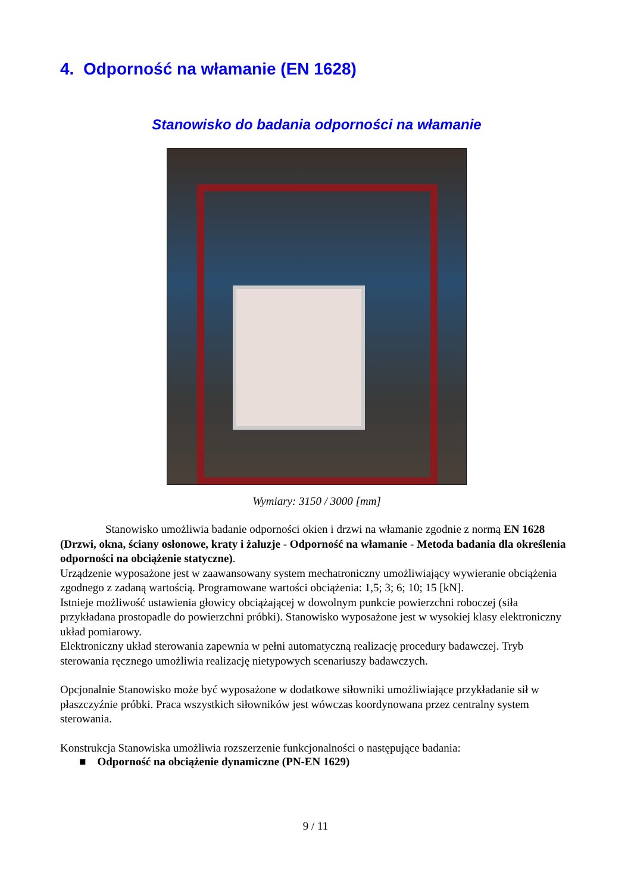4. Odporność na włamanie (EN 1628)
Stanowisko do badania odporności na włamanie
Wymiary: 3150 / 3000 [mm]
Stanowisko umożliwia badanie odporności okien i drzwi na włamanie zgodnie z normą EN 1628 (Drzwi, okna, ściany osłonowe, kraty i żaluzje - Odporność na włamanie - Metoda badania dla określenia odporności na obciążenie statyczne).
Urządzenie wyposażone jest w zaawansowany system mechatroniczny umożliwiający wywieranie obciążenia zgodnego z zadaną wartością. Programowane wartości obciążenia: 1,5; 3; 6; 10; 15 [kN].
Istnieje możliwość ustawienia głowicy obciążającej w dowolnym punkcie powierzchni roboczej (siła przykładana prostopadle do powierzchni próbki). Stanowisko wyposażone jest w wysokiej klasy elektroniczny układ pomiarowy.
Elektroniczny układ sterowania zapewnia w pełni automatyczną realizację procedury badawczej. Tryb sterowania ręcznego umożliwia realizację nietypowych scenariuszy badawczych.
Opcjonalnie Stanowisko może być wyposażone w dodatkowe siłowniki umożliwiające przykładanie sił w płaszczyźnie próbki. Praca wszystkich siłowników jest wówczas koordynowana przez centralny system sterowania.
Konstrukcja Stanowiska umożliwia rozszerzenie funkcjonalności o następujące badania:
■ Odporność na obciążenie dynamiczne (PN-EN 1629)
9 / 11